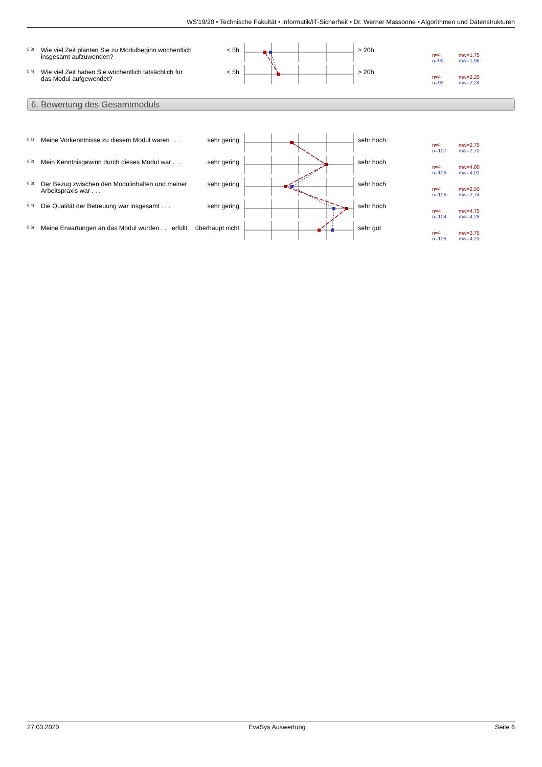WS'19/20 • Technische Fakultät • Informatik/IT-Sicherheit • Dr. Werner Massonne • Algorithmen und Datenstrukturen
5.3)
Wie viel Zeit planten Sie zu Modulbeginn wöchentlich insgesamt aufzuwenden?
< 5h > 20h
n=4
n=99
mw=1,75
mw=1,96
5.4)
Wie viel Zeit haben Sie wöchentlich tatsächlich für das Modul aufgewendet?
< 5h > 20h
n=4
n=99
mw=2,25
mw=2,24
6. Bewertung des Gesamtmoduls
6.1)
Meine Vorkenntnisse zu diesem Modul waren . . .
sehr gering sehr hoch
n=4
n=107
mw=2,75
mw=2,72
6.2)
Mein Kenntnisgewinn durch dieses Modul war . . .
sehr gering sehr hoch
n=4
n=106
mw=4,00
mw=4,01
6.3)
Der Bezug zwischen den Modulinhalten und meiner Arbeitspraxis war . . .
sehr gering sehr hoch
n=4
n=106
mw=2,50
mw=2,74
6.4)
Die Qualität der Betreuung war insgesamt . . .
sehr gering sehr hoch
n=4
n=104
mw=4,75
mw=4,28
6.5)
Meine Erwartungen an das Modul wurden . . . erfüllt.
überhaupt nicht
sehr gut
n=4
n=106
mw=3,75
mw=4,23
27.03.2020 EvaSys Auswertung Seite 6